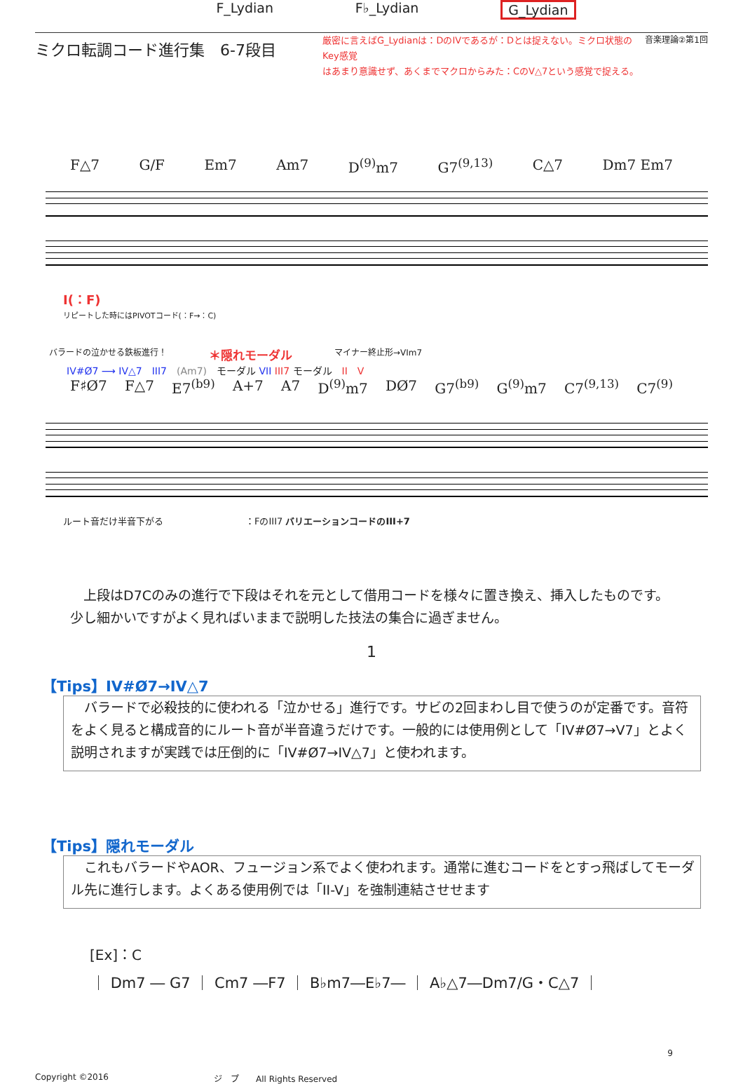F_Lydian F♭_Lydian G_Lydian
ミクロ転調コード進行集　6-7段目
厳密に言えばG_Lydianは：DのIVであるが：Dとは捉えない。ミクロ状態のKey感覚
はあまり意識せず、あくまでマクロからみた：CのV△7という感覚で捉える。
音楽理論②第1回
F△7 G/F Em7 Am7 D<sup>(9)</sup>m7 G7<sup>(9,13)</sup> C△7 Dm7 Em7
I(：F)
リピートした時にはPIVOTコード(：F→：C)
バラードの泣かせる鉄板進行！ ＊隠れモーダル マイナー終止形→VIm7
IV#Ø7 ⟶ IV△7　III7　(Am7)　モーダル VII III7 モーダル　II　V
F♯Ø7 F△7 E7<sup>(b9)</sup> A+7 A7 D<sup>(9)</sup>m7 DØ7 G7<sup>(b9)</sup> G<sup>(9)</sup>m7 C7<sup>(9,13)</sup> C7<sup>(9)</sup>
ルート音だけ半音下がる　　　　　　　　　：FのIII7 バリエーションコードのIII+7
上段はD7Cのみの進行で下段はそれを元として借用コードを様々に置き換え、挿入したものです。少し細かいですがよく見ればいままで説明した技法の集合に過ぎません。
1
【Tips】IV#Ø7→IV△7
バラードで必殺技的に使われる「泣かせる」進行です。サビの2回まわし目で使うのが定番です。音符をよく見ると構成音的にルート音が半音違うだけです。一般的には使用例として「IV#Ø7→V7」とよく説明されますが実践では圧倒的に「IV#Ø7→IV△7」と使われます。
【Tips】隠れモーダル
これもバラードやAOR、フュージョン系でよく使われます。通常に進むコードをとすっ飛ばしてモーダル先に進行します。よくある使用例では「II-V」を強制連結させせます
[Ex]：C
｜ Dm7 ― G7 ｜ Cm7 ―F7 ｜ B♭m7―E♭7― ｜ A♭△7―Dm7/G・C△7 ｜
9
Copyright ©2016 ジ　プ　　All Rights Reserved